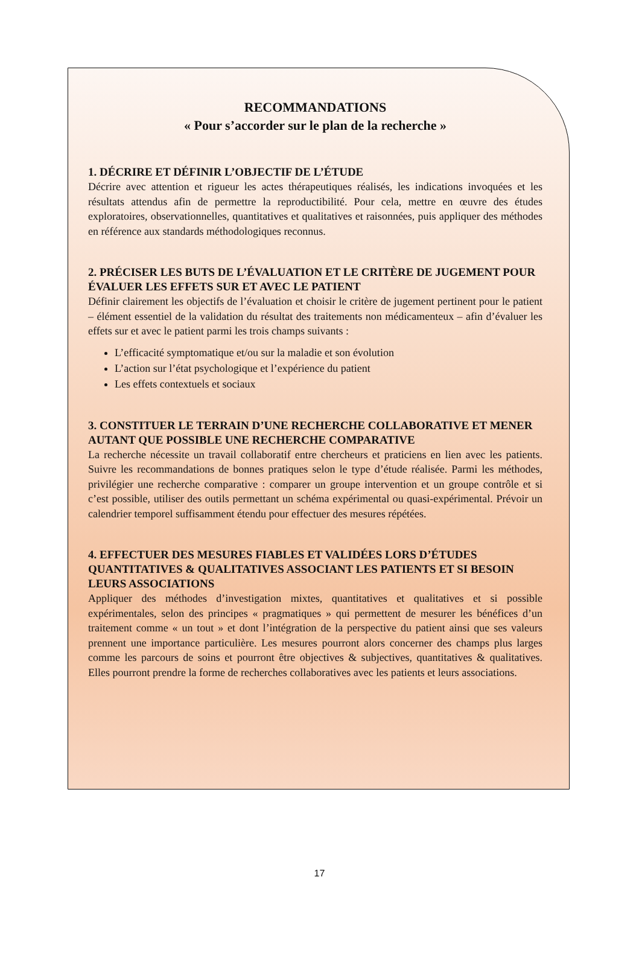RECOMMANDATIONS
« Pour s’accorder sur le plan de la recherche »
1. DÉCRIRE ET DÉFINIR L’OBJECTIF DE L’ÉTUDE
Décrire avec attention et rigueur les actes thérapeutiques réalisés, les indications invoquées et les résultats attendus afin de permettre la reproductibilité. Pour cela, mettre en œuvre des études exploratoires, observationnelles, quantitatives et qualitatives et raisonnées, puis appliquer des méthodes en référence aux standards méthodologiques reconnus.
2. PRÉCISER LES BUTS DE L’ÉVALUATION ET LE CRITÈRE DE JUGEMENT POUR ÉVALUER LES EFFETS SUR ET AVEC LE PATIENT
Définir clairement les objectifs de l’évaluation et choisir le critère de jugement pertinent pour le patient – élément essentiel de la validation du résultat des traitements non médicamenteux – afin d’évaluer les effets sur et avec le patient parmi les trois champs suivants :
L’efficacité symptomatique et/ou sur la maladie et son évolution
L’action sur l’état psychologique et l’expérience du patient
Les effets contextuels et sociaux
3. CONSTITUER LE TERRAIN D’UNE RECHERCHE COLLABORATIVE ET MENER AUTANT QUE POSSIBLE UNE RECHERCHE COMPARATIVE
La recherche nécessite un travail collaboratif entre chercheurs et praticiens en lien avec les patients. Suivre les recommandations de bonnes pratiques selon le type d’étude réalisée. Parmi les méthodes, privilégier une recherche comparative : comparer un groupe intervention et un groupe contrôle et si c’est possible, utiliser des outils permettant un schéma expérimental ou quasi-expérimental. Prévoir un calendrier temporel suffisamment étendu pour effectuer des mesures répétées.
4. EFFECTUER DES MESURES FIABLES ET VALIDÉES LORS D’ÉTUDES QUANTITATIVES & QUALITATIVES ASSOCIANT LES PATIENTS ET SI BESOIN LEURS ASSOCIATIONS
Appliquer des méthodes d’investigation mixtes, quantitatives et qualitatives et si possible expérimentales, selon des principes « pragmatiques » qui permettent de mesurer les bénéfices d’un traitement comme « un tout » et dont l’intégration de la perspective du patient ainsi que ses valeurs prennent une importance particulière. Les mesures pourront alors concerner des champs plus larges comme les parcours de soins et pourront être objectives & subjectives, quantitatives & qualitatives. Elles pourront prendre la forme de recherches collaboratives avec les patients et leurs associations.
17